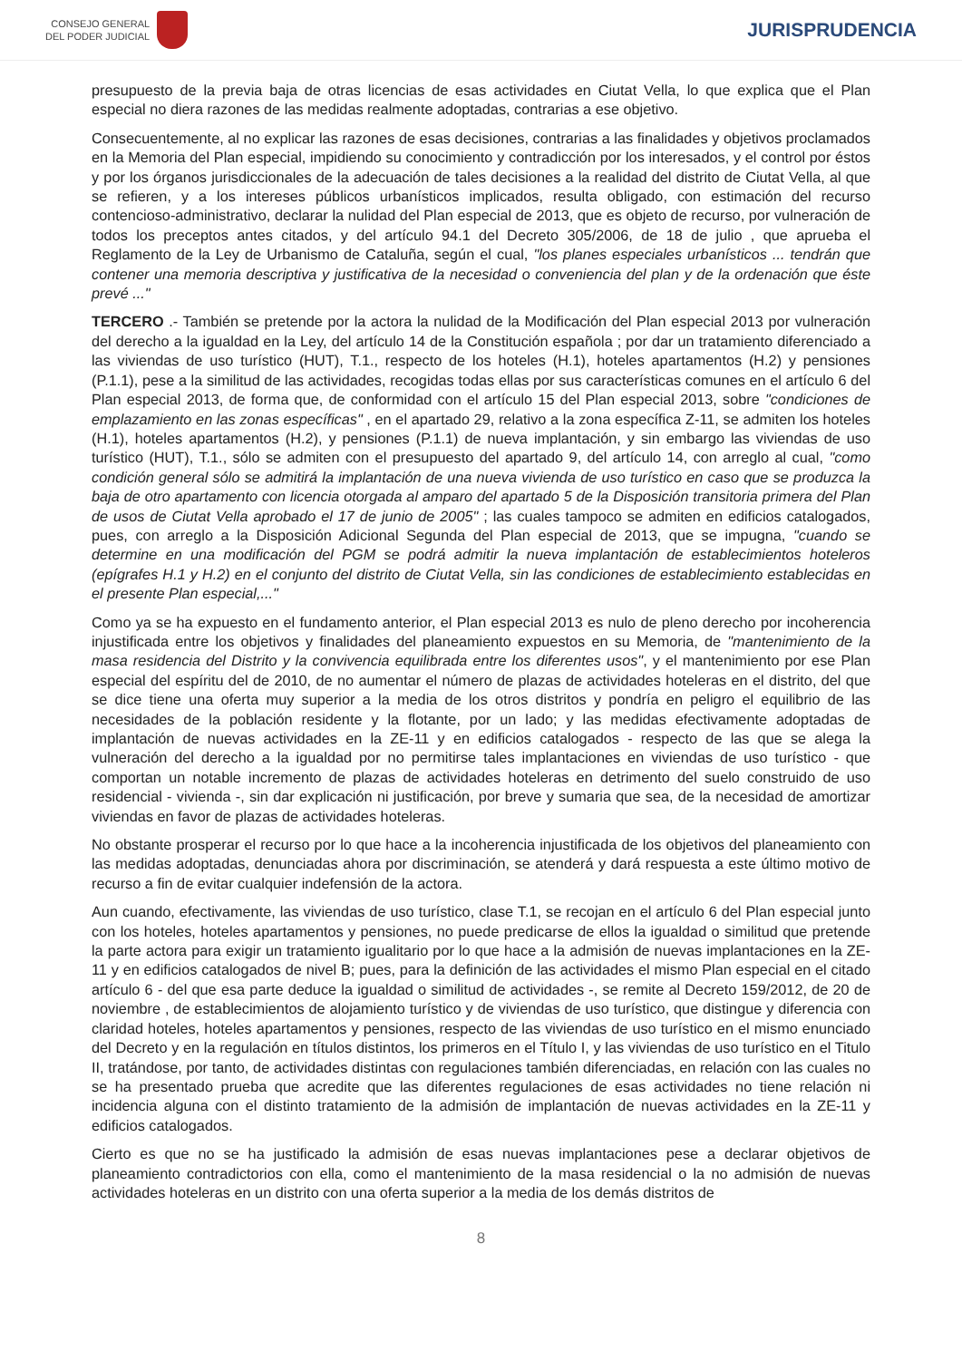CONSEJO GENERAL
DEL PODER JUDICIAL
JURISPRUDENCIA
presupuesto de la previa baja de otras licencias de esas actividades en Ciutat Vella, lo que explica que el Plan especial no diera razones de las medidas realmente adoptadas, contrarias a ese objetivo.
Consecuentemente, al no explicar las razones de esas decisiones, contrarias a las finalidades y objetivos proclamados en la Memoria del Plan especial, impidiendo su conocimiento y contradicción por los interesados, y el control por éstos y por los órganos jurisdiccionales de la adecuación de tales decisiones a la realidad del distrito de Ciutat Vella, al que se refieren, y a los intereses públicos urbanísticos implicados, resulta obligado, con estimación del recurso contencioso-administrativo, declarar la nulidad del Plan especial de 2013, que es objeto de recurso, por vulneración de todos los preceptos antes citados, y del artículo 94.1 del Decreto 305/2006, de 18 de julio , que aprueba el Reglamento de la Ley de Urbanismo de Cataluña, según el cual, "los planes especiales urbanísticos ... tendrán que contener una memoria descriptiva y justificativa de la necesidad o conveniencia del plan y de la ordenación que éste prevé ..."
TERCERO .- También se pretende por la actora la nulidad de la Modificación del Plan especial 2013 por vulneración del derecho a la igualdad en la Ley, del artículo 14 de la Constitución española ; por dar un tratamiento diferenciado a las viviendas de uso turístico (HUT), T.1., respecto de los hoteles (H.1), hoteles apartamentos (H.2) y pensiones (P.1.1), pese a la similitud de las actividades, recogidas todas ellas por sus características comunes en el artículo 6 del Plan especial 2013, de forma que, de conformidad con el artículo 15 del Plan especial 2013, sobre "condiciones de emplazamiento en las zonas específicas" , en el apartado 29, relativo a la zona específica Z-11, se admiten los hoteles (H.1), hoteles apartamentos (H.2), y pensiones (P.1.1) de nueva implantación, y sin embargo las viviendas de uso turístico (HUT), T.1., sólo se admiten con el presupuesto del apartado 9, del artículo 14, con arreglo al cual, "como condición general sólo se admitirá la implantación de una nueva vivienda de uso turístico en caso que se produzca la baja de otro apartamento con licencia otorgada al amparo del apartado 5 de la Disposición transitoria primera del Plan de usos de Ciutat Vella aprobado el 17 de junio de 2005" ; las cuales tampoco se admiten en edificios catalogados, pues, con arreglo a la Disposición Adicional Segunda del Plan especial de 2013, que se impugna, "cuando se determine en una modificación del PGM se podrá admitir la nueva implantación de establecimientos hoteleros (epígrafes H.1 y H.2) en el conjunto del distrito de Ciutat Vella, sin las condiciones de establecimiento establecidas en el presente Plan especial,..."
Como ya se ha expuesto en el fundamento anterior, el Plan especial 2013 es nulo de pleno derecho por incoherencia injustificada entre los objetivos y finalidades del planeamiento expuestos en su Memoria, de "mantenimiento de la masa residencia del Distrito y la convivencia equilibrada entre los diferentes usos", y el mantenimiento por ese Plan especial del espíritu del de 2010, de no aumentar el número de plazas de actividades hoteleras en el distrito, del que se dice tiene una oferta muy superior a la media de los otros distritos y pondría en peligro el equilibrio de las necesidades de la población residente y la flotante, por un lado; y las medidas efectivamente adoptadas de implantación de nuevas actividades en la ZE-11 y en edificios catalogados - respecto de las que se alega la vulneración del derecho a la igualdad por no permitirse tales implantaciones en viviendas de uso turístico - que comportan un notable incremento de plazas de actividades hoteleras en detrimento del suelo construido de uso residencial - vivienda -, sin dar explicación ni justificación, por breve y sumaria que sea, de la necesidad de amortizar viviendas en favor de plazas de actividades hoteleras.
No obstante prosperar el recurso por lo que hace a la incoherencia injustificada de los objetivos del planeamiento con las medidas adoptadas, denunciadas ahora por discriminación, se atenderá y dará respuesta a este último motivo de recurso a fin de evitar cualquier indefensión de la actora.
Aun cuando, efectivamente, las viviendas de uso turístico, clase T.1, se recojan en el artículo 6 del Plan especial junto con los hoteles, hoteles apartamentos y pensiones, no puede predicarse de ellos la igualdad o similitud que pretende la parte actora para exigir un tratamiento igualitario por lo que hace a la admisión de nuevas implantaciones en la ZE-11 y en edificios catalogados de nivel B; pues, para la definición de las actividades el mismo Plan especial en el citado artículo 6 - del que esa parte deduce la igualdad o similitud de actividades -, se remite al Decreto 159/2012, de 20 de noviembre , de establecimientos de alojamiento turístico y de viviendas de uso turístico, que distingue y diferencia con claridad hoteles, hoteles apartamentos y pensiones, respecto de las viviendas de uso turístico en el mismo enunciado del Decreto y en la regulación en títulos distintos, los primeros en el Título I, y las viviendas de uso turístico en el Titulo II, tratándose, por tanto, de actividades distintas con regulaciones también diferenciadas, en relación con las cuales no se ha presentado prueba que acredite que las diferentes regulaciones de esas actividades no tiene relación ni incidencia alguna con el distinto tratamiento de la admisión de implantación de nuevas actividades en la ZE-11 y edificios catalogados.
Cierto es que no se ha justificado la admisión de esas nuevas implantaciones pese a declarar objetivos de planeamiento contradictorios con ella, como el mantenimiento de la masa residencial o la no admisión de nuevas actividades hoteleras en un distrito con una oferta superior a la media de los demás distritos de
8